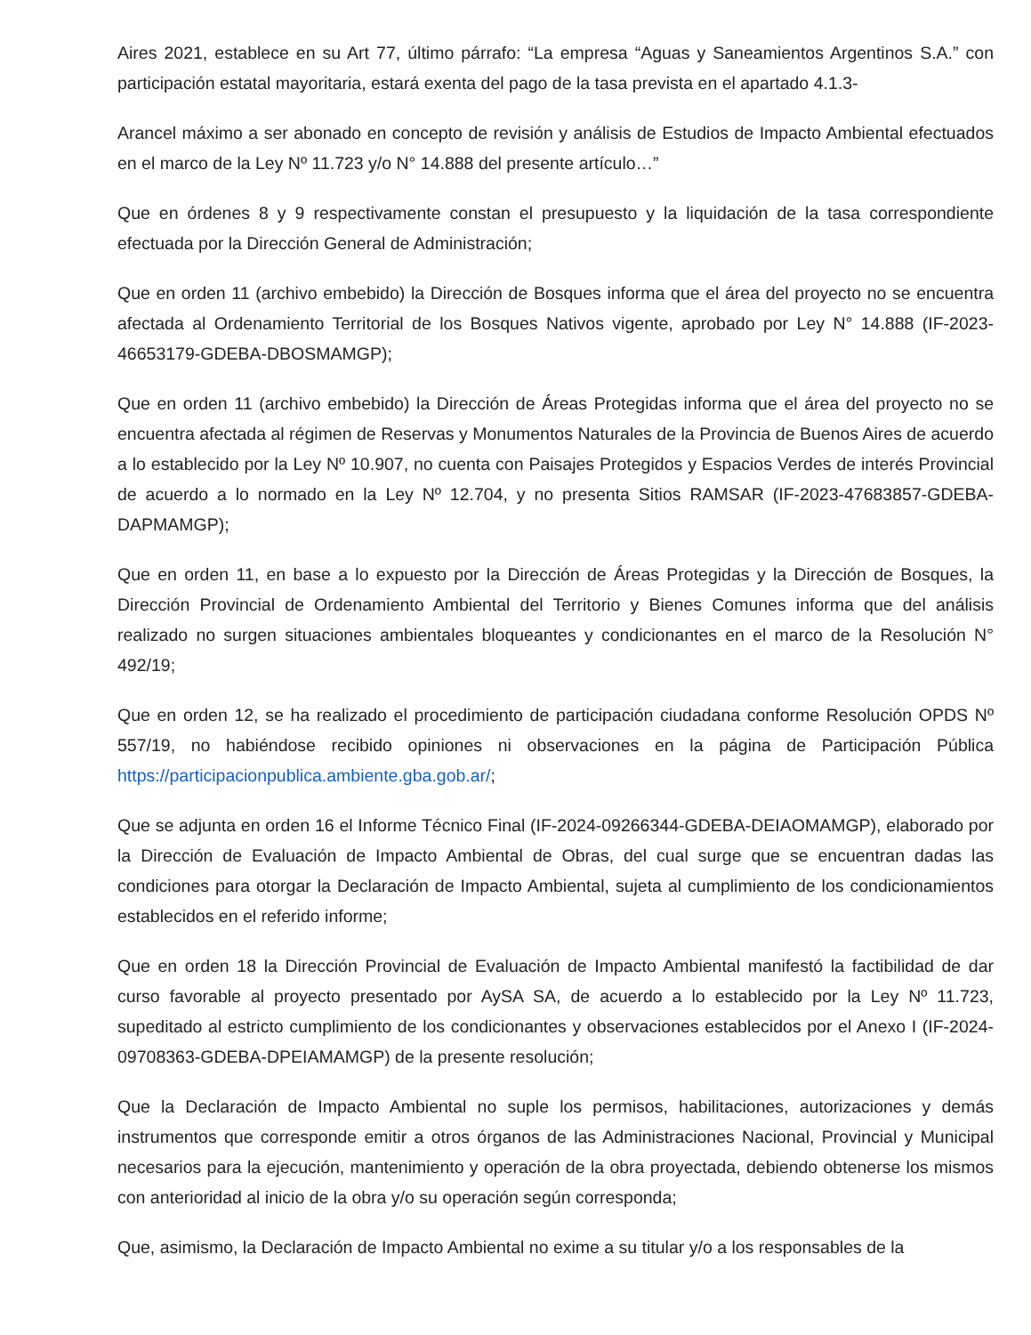Aires 2021, establece en su Art 77, último párrafo: “La empresa “Aguas y Saneamientos Argentinos S.A.” con participación estatal mayoritaria, estará exenta del pago de la tasa prevista en el apartado 4.1.3-
Arancel máximo a ser abonado en concepto de revisión y análisis de Estudios de Impacto Ambiental efectuados en el marco de la Ley Nº 11.723 y/o N° 14.888 del presente artículo…”
Que en órdenes 8 y 9 respectivamente constan el presupuesto y la liquidación de la tasa correspondiente efectuada por la Dirección General de Administración;
Que en orden 11 (archivo embebido) la Dirección de Bosques informa que el área del proyecto no se encuentra afectada al Ordenamiento Territorial de los Bosques Nativos vigente, aprobado por Ley N° 14.888 (IF-2023-46653179-GDEBA-DBOSMAMGP);
Que en orden 11 (archivo embebido) la Dirección de Áreas Protegidas informa que el área del proyecto no se encuentra afectada al régimen de Reservas y Monumentos Naturales de la Provincia de Buenos Aires de acuerdo a lo establecido por la Ley Nº 10.907, no cuenta con Paisajes Protegidos y Espacios Verdes de interés Provincial de acuerdo a lo normado en la Ley Nº 12.704, y no presenta Sitios RAMSAR (IF-2023-47683857-GDEBA-DAPMAMGP);
Que en orden 11, en base a lo expuesto por la Dirección de Áreas Protegidas y la Dirección de Bosques, la Dirección Provincial de Ordenamiento Ambiental del Territorio y Bienes Comunes informa que del análisis realizado no surgen situaciones ambientales bloqueantes y condicionantes en el marco de la Resolución N° 492/19;
Que en orden 12, se ha realizado el procedimiento de participación ciudadana conforme Resolución OPDS Nº 557/19, no habiéndose recibido opiniones ni observaciones en la página de Participación Pública https://participacionpublica.ambiente.gba.gob.ar/;
Que se adjunta en orden 16 el Informe Técnico Final (IF-2024-09266344-GDEBA-DEIAOMAMGP), elaborado por la Dirección de Evaluación de Impacto Ambiental de Obras, del cual surge que se encuentran dadas las condiciones para otorgar la Declaración de Impacto Ambiental, sujeta al cumplimiento de los condicionamientos establecidos en el referido informe;
Que en orden 18 la Dirección Provincial de Evaluación de Impacto Ambiental manifestó la factibilidad de dar curso favorable al proyecto presentado por AySA SA, de acuerdo a lo establecido por la Ley Nº 11.723, supeditado al estricto cumplimiento de los condicionantes y observaciones establecidos por el Anexo I (IF-2024-09708363-GDEBA-DPEIAMAMGP) de la presente resolución;
Que la Declaración de Impacto Ambiental no suple los permisos, habilitaciones, autorizaciones y demás instrumentos que corresponde emitir a otros órganos de las Administraciones Nacional, Provincial y Municipal necesarios para la ejecución, mantenimiento y operación de la obra proyectada, debiendo obtenerse los mismos con anterioridad al inicio de la obra y/o su operación según corresponda;
Que, asimismo, la Declaración de Impacto Ambiental no exime a su titular y/o a los responsables de la